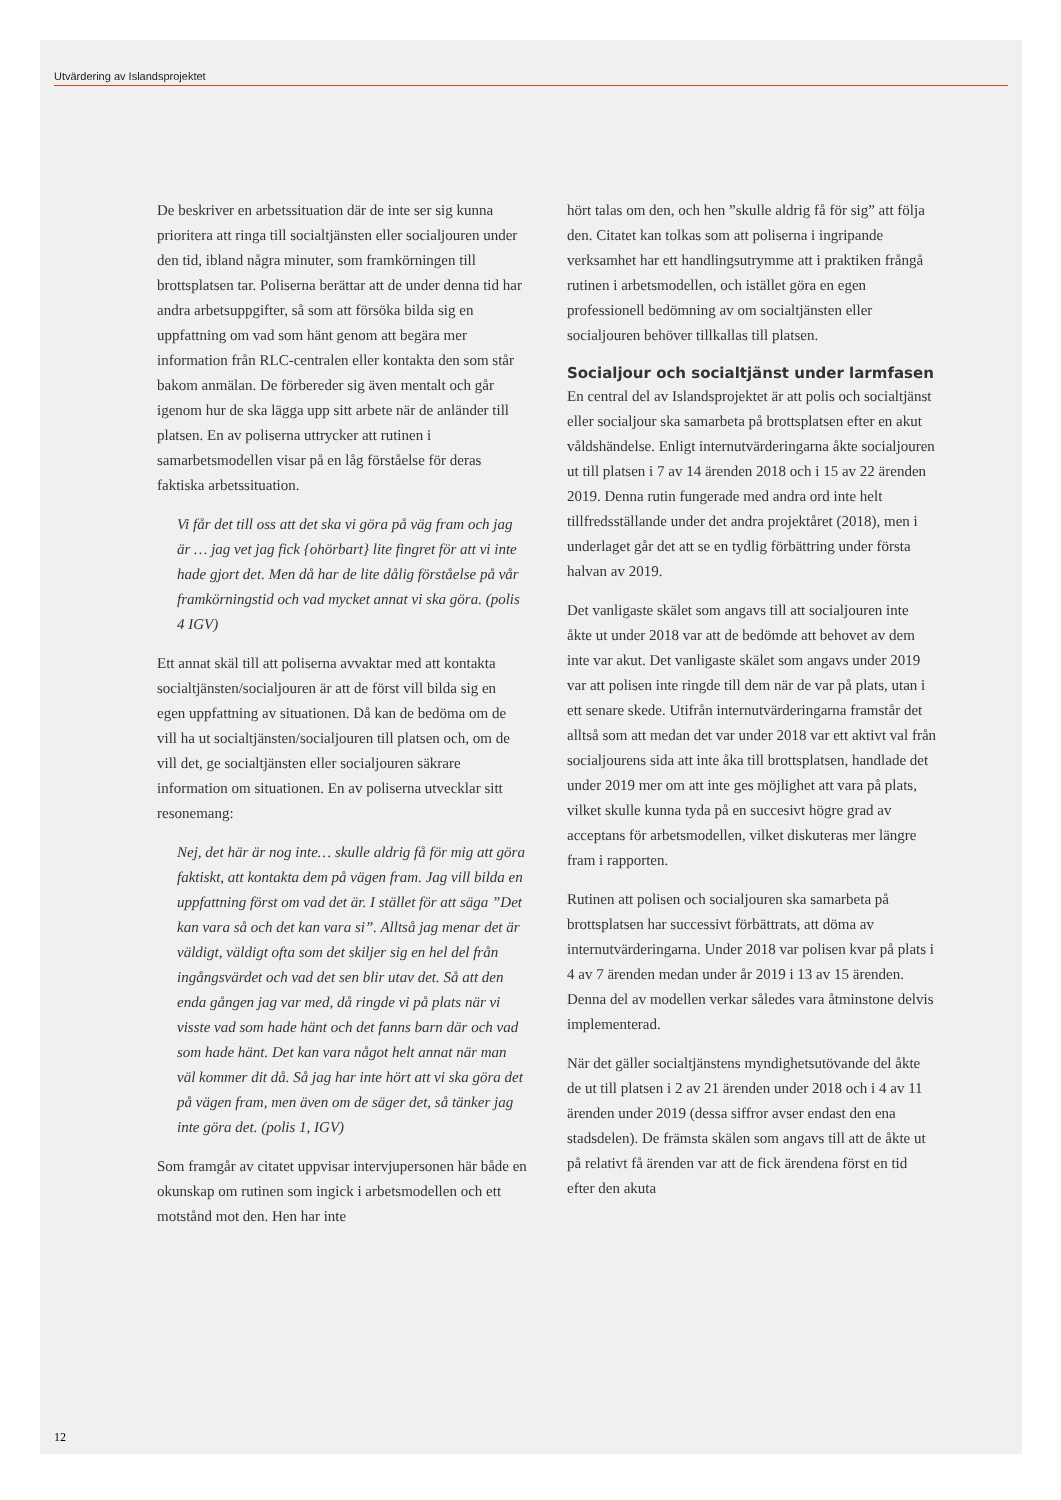Utvärdering av Islandsprojektet
De beskriver en arbetssituation där de inte ser sig kunna prioritera att ringa till socialtjänsten eller socialjouren under den tid, ibland några minuter, som framkörningen till brottsplatsen tar. Poliserna berättar att de under denna tid har andra arbetsuppgifter, så som att försöka bilda sig en uppfattning om vad som hänt genom att begära mer information från RLC-centralen eller kontakta den som står bakom anmälan. De förbereder sig även mentalt och går igenom hur de ska lägga upp sitt arbete när de anländer till platsen. En av poliserna uttrycker att rutinen i samarbetsmodellen visar på en låg förståelse för deras faktiska arbetssituation.
Vi får det till oss att det ska vi göra på väg fram och jag är … jag vet jag fick {ohörbart} lite fingret för att vi inte hade gjort det. Men då har de lite dålig förståelse på vår framkörningstid och vad mycket annat vi ska göra. (polis 4 IGV)
Ett annat skäl till att poliserna avvaktar med att kontakta socialtjänsten/socialjouren är att de först vill bilda sig en egen uppfattning av situationen. Då kan de bedöma om de vill ha ut socialtjänsten/socialjouren till platsen och, om de vill det, ge socialtjänsten eller socialjouren säkrare information om situationen. En av poliserna utvecklar sitt resonemang:
Nej, det här är nog inte… skulle aldrig få för mig att göra faktiskt, att kontakta dem på vägen fram. Jag vill bilda en uppfattning först om vad det är. I stället för att säga ”Det kan vara så och det kan vara si”. Alltså jag menar det är väldigt, väldigt ofta som det skiljer sig en hel del från ingångsvärdet och vad det sen blir utav det. Så att den enda gången jag var med, då ringde vi på plats när vi visste vad som hade hänt och det fanns barn där och vad som hade hänt. Det kan vara något helt annat när man väl kommer dit då. Så jag har inte hört att vi ska göra det på vägen fram, men även om de säger det, så tänker jag inte göra det. (polis 1, IGV)
Som framgår av citatet uppvisar intervjupersonen här både en okunskap om rutinen som ingick i arbetsmodellen och ett motstånd mot den. Hen har inte
hört talas om den, och hen ”skulle aldrig få för sig” att följa den. Citatet kan tolkas som att poliserna i ingripande verksamhet har ett handlingsutrymme att i praktiken frångå rutinen i arbetsmodellen, och istället göra en egen professionell bedömning av om socialtjänsten eller socialjouren behöver tillkallas till platsen.
Socialjour och socialtjänst under larmfasen
En central del av Islandsprojektet är att polis och socialtjänst eller socialjour ska samarbeta på brottsplatsen efter en akut våldshändelse. Enligt internutvärderingarna åkte socialjouren ut till platsen i 7 av 14 ärenden 2018 och i 15 av 22 ärenden 2019. Denna rutin fungerade med andra ord inte helt tillfredsställande under det andra projektåret (2018), men i underlaget går det att se en tydlig förbättring under första halvan av 2019.
Det vanligaste skälet som angavs till att socialjouren inte åkte ut under 2018 var att de bedömde att behovet av dem inte var akut. Det vanligaste skälet som angavs under 2019 var att polisen inte ringde till dem när de var på plats, utan i ett senare skede. Utifrån internutvärderingarna framstår det alltså som att medan det var under 2018 var ett aktivt val från socialjourens sida att inte åka till brottsplatsen, handlade det under 2019 mer om att inte ges möjlighet att vara på plats, vilket skulle kunna tyda på en succesivt högre grad av acceptans för arbetsmodellen, vilket diskuteras mer längre fram i rapporten.
Rutinen att polisen och socialjouren ska samarbeta på brottsplatsen har successivt förbättrats, att döma av internutvärderingarna. Under 2018 var polisen kvar på plats i 4 av 7 ärenden medan under år 2019 i 13 av 15 ärenden. Denna del av modellen verkar således vara åtminstone delvis implementerad.
När det gäller socialtjänstens myndighetsutövande del åkte de ut till platsen i 2 av 21 ärenden under 2018 och i 4 av 11 ärenden under 2019 (dessa siffror avser endast den ena stadsdelen). De främsta skälen som angavs till att de åkte ut på relativt få ärenden var att de fick ärendena först en tid efter den akuta
12